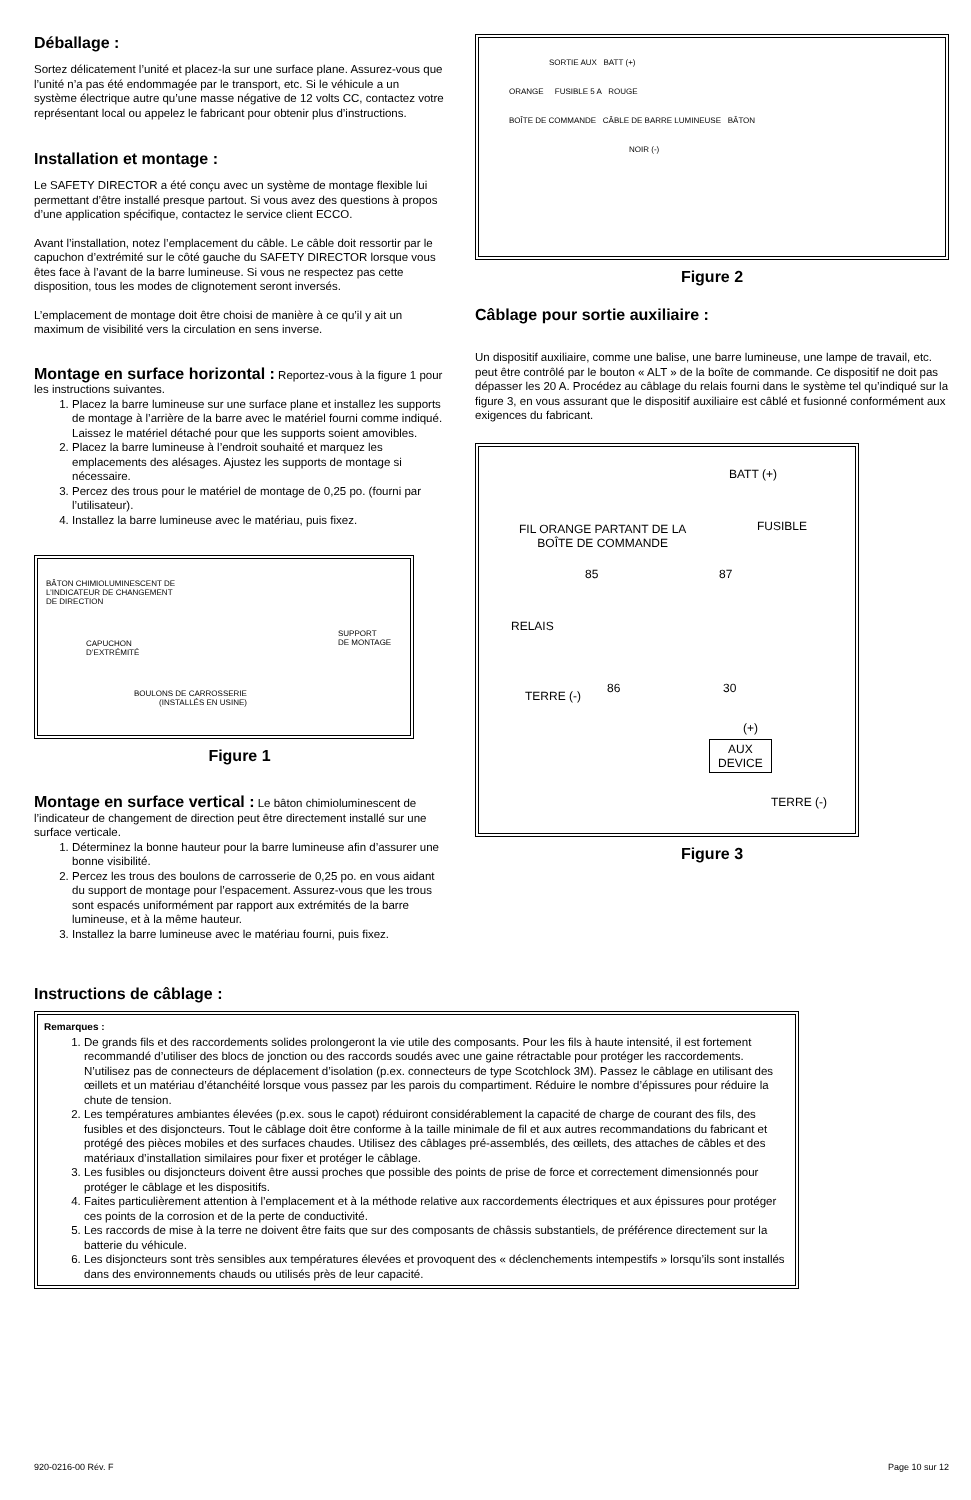Déballage :
Sortez délicatement l’unité et placez-la sur une surface plane. Assurez-vous que l’unité n’a pas été endommagée par le transport, etc. Si le véhicule a un système électrique autre qu’une masse négative de 12 volts CC, contactez votre représentant local ou appelez le fabricant pour obtenir plus d’instructions.
Installation et montage :
Le SAFETY DIRECTOR a été conçu avec un système de montage flexible lui permettant d’être installé presque partout. Si vous avez des questions à propos d’une application spécifique, contactez le service client ECCO.
Avant l’installation, notez l’emplacement du câble. Le câble doit ressortir par le capuchon d’extrémité sur le côté gauche du SAFETY DIRECTOR lorsque vous êtes face à l’avant de la barre lumineuse. Si vous ne respectez pas cette disposition, tous les modes de clignotement seront inversés.
L’emplacement de montage doit être choisi de manière à ce qu’il y ait un maximum de visibilité vers la circulation en sens inverse.
Montage en surface horizontal : Reportez-vous à la figure 1 pour les instructions suivantes.
1. Placez la barre lumineuse sur une surface plane et installez les supports de montage à l’arrière de la barre avec le matériel fourni comme indiqué. Laissez le matériel détaché pour que les supports soient amovibles.
2. Placez la barre lumineuse à l’endroit souhaité et marquez les emplacements des alésages. Ajustez les supports de montage si nécessaire.
3. Percez des trous pour le matériel de montage de 0,25 po. (fourni par l’utilisateur).
4. Installez la barre lumineuse avec le matériau, puis fixez.
BÂTON CHIMIOLUMINESCENT DE
L’INDICATEUR DE CHANGEMENT
DE DIRECTION
CAPUCHON
D’EXTRÉMITÉ
SUPPORT
DE MONTAGE
BOULONS DE CARROSSERIE
(INSTALLÉS EN USINE)
Figure 1
Montage en surface vertical : Le bâton chimioluminescent de l’indicateur de changement de direction peut être directement installé sur une surface verticale.
1. Déterminez la bonne hauteur pour la barre lumineuse afin d’assurer une bonne visibilité.
2. Percez les trous des boulons de carrosserie de 0,25 po. en vous aidant du support de montage pour l’espacement. Assurez-vous que les trous sont espacés uniformément par rapport aux extrémités de la barre lumineuse, et à la même hauteur.
3. Installez la barre lumineuse avec le matériau fourni, puis fixez.
SORTIE AUX BATT (+)
ORANGE FUSIBLE 5 A ROUGE
BOÎTE DE COMMANDE CÂBLE DE BARRE LUMINEUSE BÂTON
NOIR (-)
Figure 2
Câblage pour sortie auxiliaire :
Un dispositif auxiliaire, comme une balise, une barre lumineuse, une lampe de travail, etc. peut être contrôlé par le bouton « ALT » de la boîte de commande. Ce dispositif ne doit pas dépasser les 20 A. Procédez au câblage du relais fourni dans le système tel qu’indiqué sur la figure 3, en vous assurant que le dispositif auxiliaire est câblé et fusionné conformément aux exigences du fabricant.
BATT (+)
FUSIBLE
FIL ORANGE PARTANT DE LA
BOÎTE DE COMMANDE
85 87
RELAIS
TERRE (-)
86 30
(+)
AUX
DEVICE
TERRE (-)
Figure 3
Instructions de câblage :
Remarques :
1. De grands fils et des raccordements solides prolongeront la vie utile des composants. Pour les fils à haute intensité, il est fortement recommandé d’utiliser des blocs de jonction ou des raccords soudés avec une gaine rétractable pour protéger les raccordements. N’utilisez pas de connecteurs de déplacement d’isolation (p.ex. connecteurs de type Scotchlock 3M). Passez le câblage en utilisant des œillets et un matériau d’étanchéité lorsque vous passez par les parois du compartiment. Réduire le nombre d’épissures pour réduire la chute de tension.
2. Les températures ambiantes élevées (p.ex. sous le capot) réduiront considérablement la capacité de charge de courant des fils, des fusibles et des disjoncteurs. Tout le câblage doit être conforme à la taille minimale de fil et aux autres recommandations du fabricant et protégé des pièces mobiles et des surfaces chaudes. Utilisez des câblages pré-assemblés, des œillets, des attaches de câbles et des matériaux d’installation similaires pour fixer et protéger le câblage.
3. Les fusibles ou disjoncteurs doivent être aussi proches que possible des points de prise de force et correctement dimensionnés pour protéger le câblage et les dispositifs.
4. Faites particulièrement attention à l’emplacement et à la méthode relative aux raccordements électriques et aux épissures pour protéger ces points de la corrosion et de la perte de conductivité.
5. Les raccords de mise à la terre ne doivent être faits que sur des composants de châssis substantiels, de préférence directement sur la batterie du véhicule.
6. Les disjoncteurs sont très sensibles aux températures élevées et provoquent des « déclenchements intempestifs » lorsqu’ils sont installés dans des environnements chauds ou utilisés près de leur capacité.
920-0216-00 Rév. F Page 10 sur 12